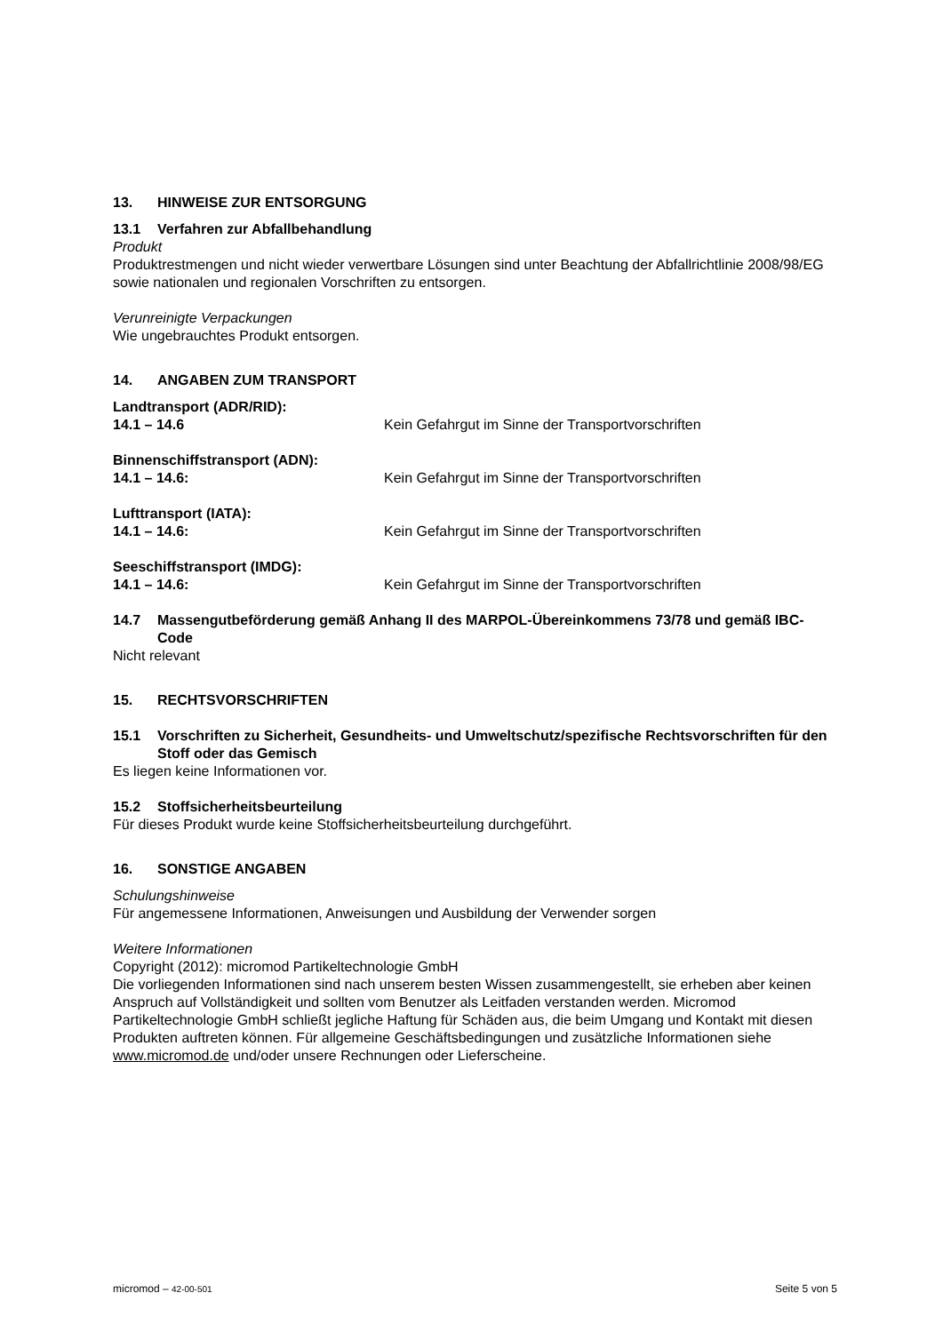13. HINWEISE ZUR ENTSORGUNG
13.1 Verfahren zur Abfallbehandlung
Produkt
Produktrestmengen und nicht wieder verwertbare Lösungen sind unter Beachtung der Abfallrichtlinie 2008/98/EG sowie nationalen und regionalen Vorschriften zu entsorgen.
Verunreinigte Verpackungen
Wie ungebrauchtes Produkt entsorgen.
14. ANGABEN ZUM TRANSPORT
Landtransport (ADR/RID):
14.1 – 14.6 Kein Gefahrgut im Sinne der Transportvorschriften
Binnenschiffstransport (ADN):
14.1 – 14.6: Kein Gefahrgut im Sinne der Transportvorschriften
Lufttransport (IATA):
14.1 – 14.6: Kein Gefahrgut im Sinne der Transportvorschriften
Seeschiffstransport (IMDG):
14.1 – 14.6: Kein Gefahrgut im Sinne der Transportvorschriften
14.7 Massengutbeförderung gemäß Anhang II des MARPOL-Übereinkommens 73/78 und gemäß IBC-Code
Nicht relevant
15. RECHTSVORSCHRIFTEN
15.1 Vorschriften zu Sicherheit, Gesundheits- und Umweltschutz/spezifische Rechtsvorschriften für den Stoff oder das Gemisch
Es liegen keine Informationen vor.
15.2 Stoffsicherheitsbeurteilung
Für dieses Produkt wurde keine Stoffsicherheitsbeurteilung durchgeführt.
16. SONSTIGE ANGABEN
Schulungshinweise
Für angemessene Informationen, Anweisungen und Ausbildung der Verwender sorgen
Weitere Informationen
Copyright (2012): micromod Partikeltechnologie GmbH
Die vorliegenden Informationen sind nach unserem besten Wissen zusammengestellt, sie erheben aber keinen Anspruch auf Vollständigkeit und sollten vom Benutzer als Leitfaden verstanden werden. Micromod Partikeltechnologie GmbH schließt jegliche Haftung für Schäden aus, die beim Umgang und Kontakt mit diesen Produkten auftreten können. Für allgemeine Geschäftsbedingungen und zusätzliche Informationen siehe www.micromod.de und/oder unsere Rechnungen oder Lieferscheine.
micromod – 42-00-501 Seite 5 von 5